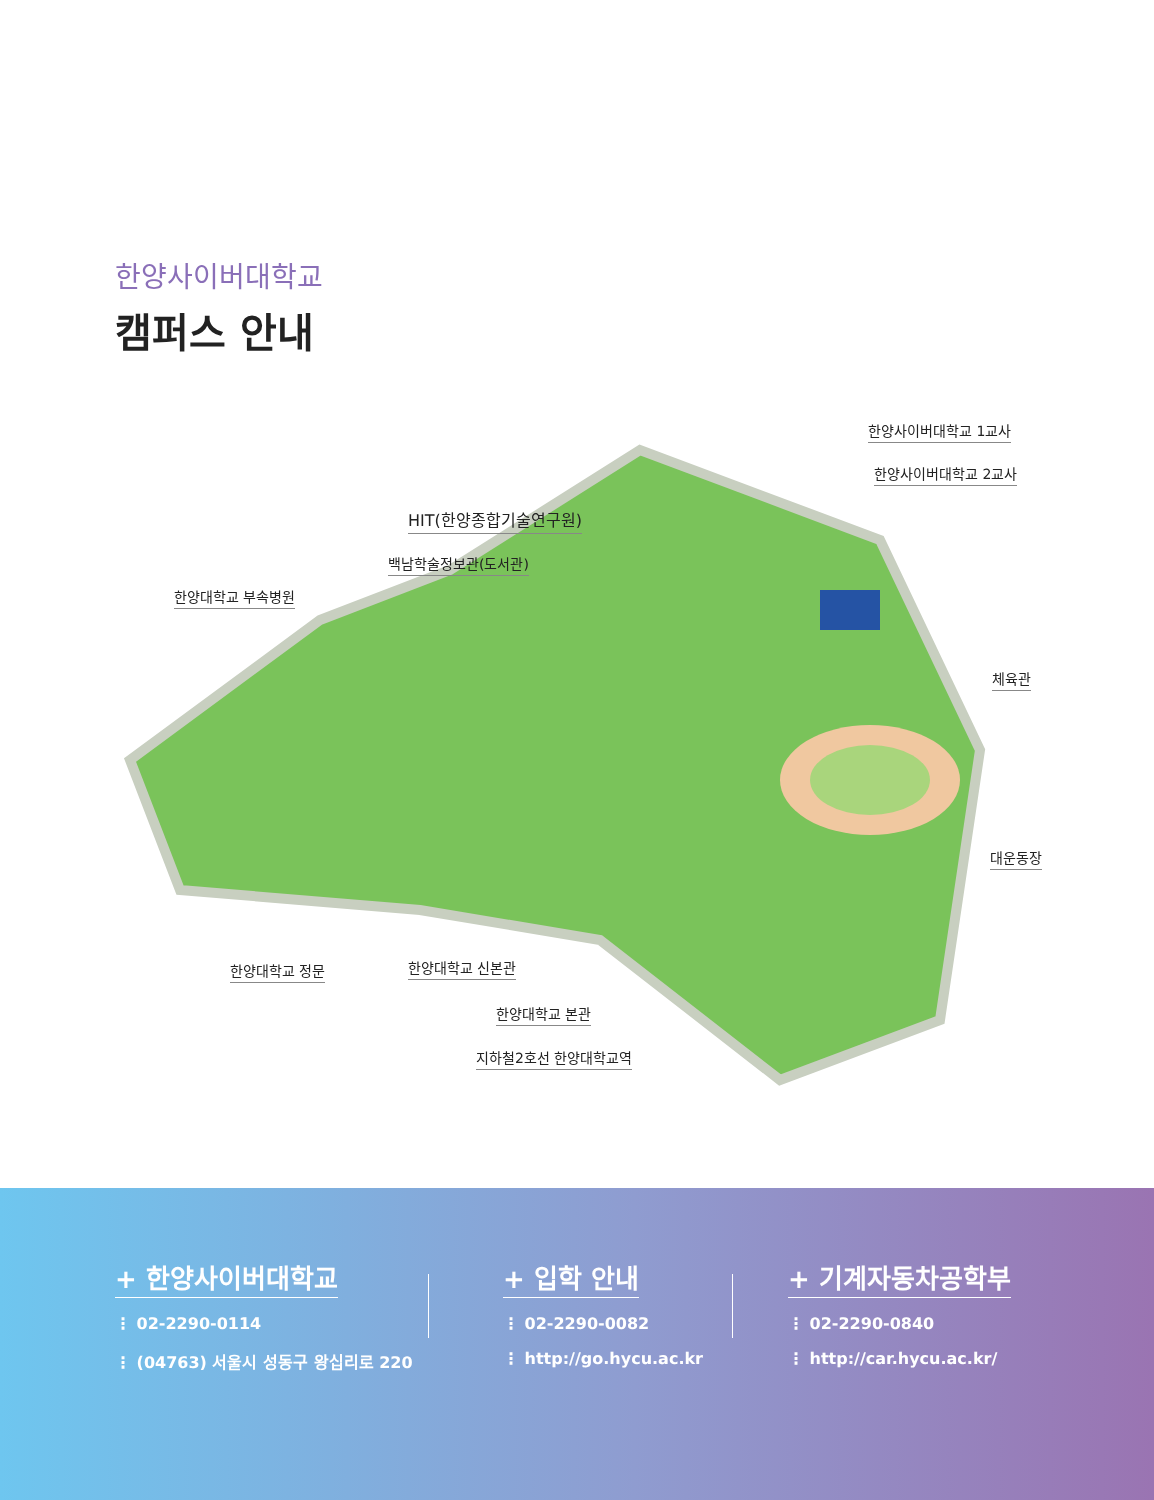한양사이버대학교
캠퍼스 안내
한양사이버대학교 1교사
한양사이버대학교 2교사
HIT(한양종합기술연구원)
백남학술정보관(도서관)
한양대학교 부속병원
체육관
대운동장
한양대학교 정문 한양대학교 신본관
한양대학교 본관
지하철2호선 한양대학교역
+ 한양사이버대학교
⋮ 02-2290-0114
⋮ (04763) 서울시 성동구 왕십리로 220
+ 입학 안내
⋮ 02-2290-0082
⋮ http://go.hycu.ac.kr
+ 기계자동차공학부
⋮ 02-2290-0840
⋮ http://car.hycu.ac.kr/